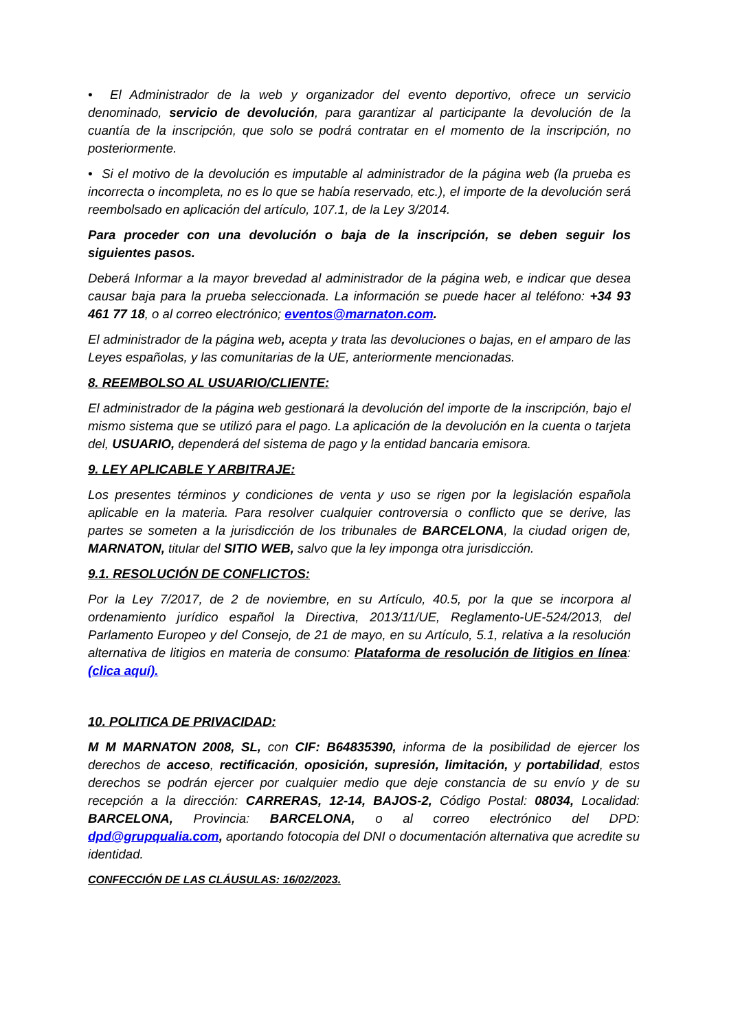• El Administrador de la web y organizador del evento deportivo, ofrece un servicio denominado, servicio de devolución, para garantizar al participante la devolución de la cuantía de la inscripción, que solo se podrá contratar en el momento de la inscripción, no posteriormente.
• Si el motivo de la devolución es imputable al administrador de la página web (la prueba es incorrecta o incompleta, no es lo que se había reservado, etc.), el importe de la devolución será reembolsado en aplicación del artículo, 107.1, de la Ley 3/2014.
Para proceder con una devolución o baja de la inscripción, se deben seguir los siguientes pasos.
Deberá Informar a la mayor brevedad al administrador de la página web, e indicar que desea causar baja para la prueba seleccionada. La información se puede hacer al teléfono: +34 93 461 77 18, o al correo electrónico; eventos@marnaton.com.
El administrador de la página web, acepta y trata las devoluciones o bajas, en el amparo de las Leyes españolas, y las comunitarias de la UE, anteriormente mencionadas.
8. REEMBOLSO AL USUARIO/CLIENTE:
El administrador de la página web gestionará la devolución del importe de la inscripción, bajo el mismo sistema que se utilizó para el pago. La aplicación de la devolución en la cuenta o tarjeta del, USUARIO, dependerá del sistema de pago y la entidad bancaria emisora.
9. LEY APLICABLE Y ARBITRAJE:
Los presentes términos y condiciones de venta y uso se rigen por la legislación española aplicable en la materia. Para resolver cualquier controversia o conflicto que se derive, las partes se someten a la jurisdicción de los tribunales de BARCELONA, la ciudad origen de, MARNATON, titular del SITIO WEB, salvo que la ley imponga otra jurisdicción.
9.1. RESOLUCIÓN DE CONFLICTOS:
Por la Ley 7/2017, de 2 de noviembre, en su Artículo, 40.5, por la que se incorpora al ordenamiento jurídico español la Directiva, 2013/11/UE, Reglamento-UE-524/2013, del Parlamento Europeo y del Consejo, de 21 de mayo, en su Artículo, 5.1, relativa a la resolución alternativa de litigios en materia de consumo: Plataforma de resolución de litigios en línea: (clica aquí).
10. POLITICA DE PRIVACIDAD:
M M MARNATON 2008, SL, con CIF: B64835390, informa de la posibilidad de ejercer los derechos de acceso, rectificación, oposición, supresión, limitación, y portabilidad, estos derechos se podrán ejercer por cualquier medio que deje constancia de su envío y de su recepción a la dirección: CARRERAS, 12-14, BAJOS-2, Código Postal: 08034, Localidad: BARCELONA, Provincia: BARCELONA, o al correo electrónico del DPD: dpd@grupqualia.com, aportando fotocopia del DNI o documentación alternativa que acredite su identidad.
CONFECCIÓN DE LAS CLÁUSULAS: 16/02/2023.